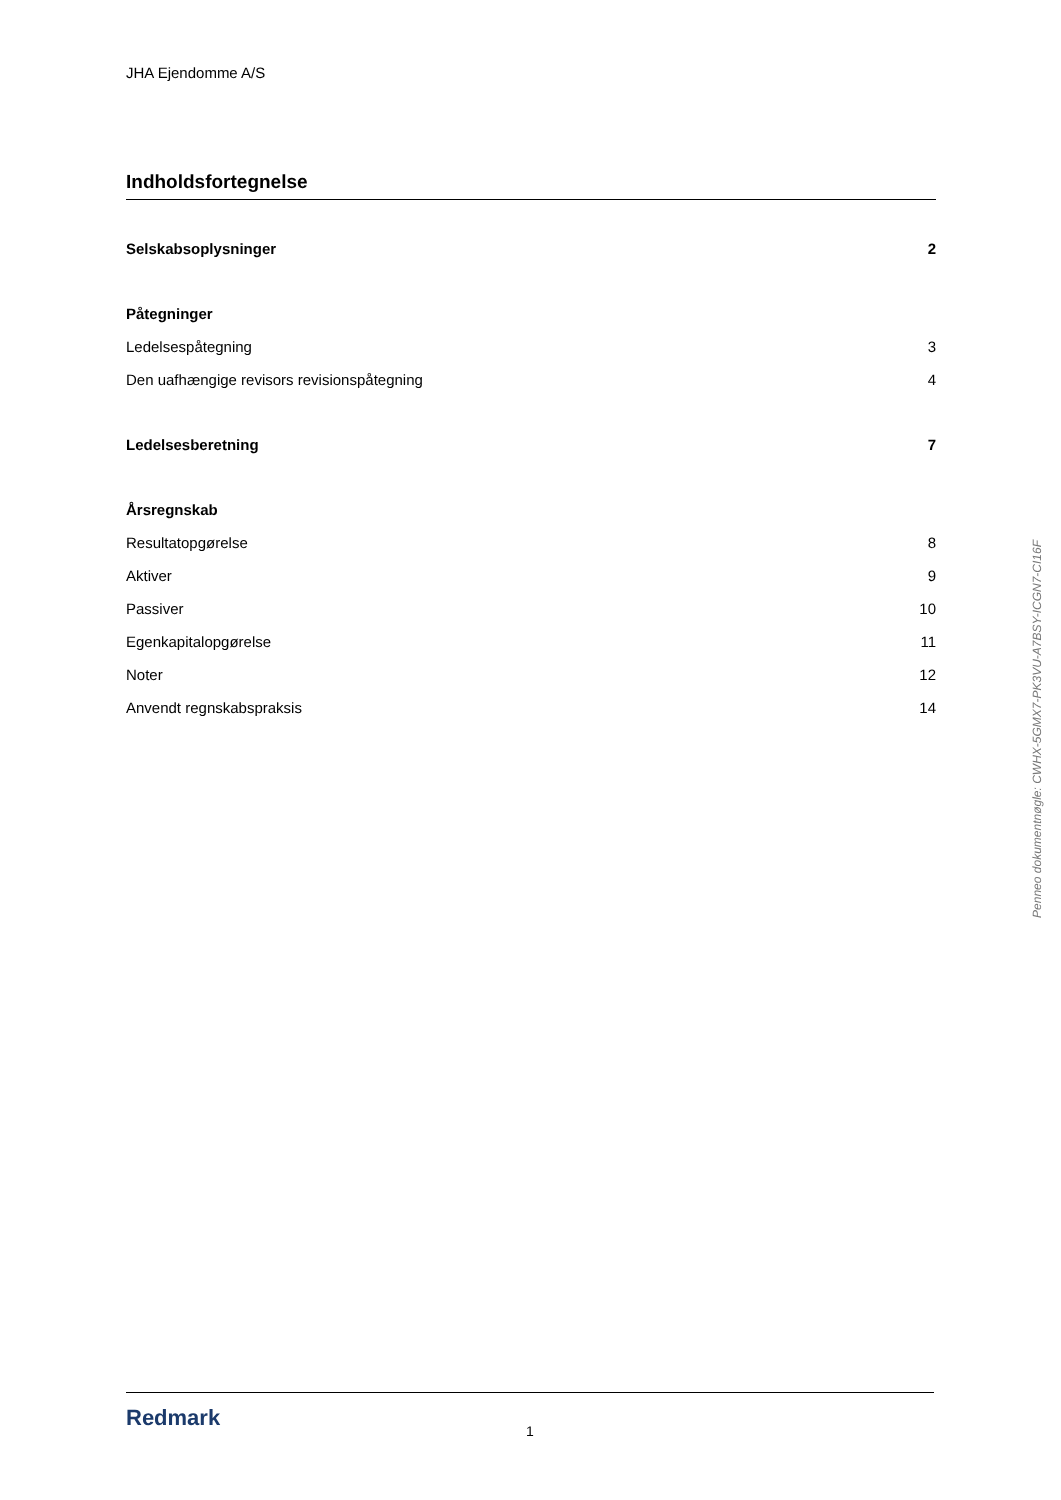JHA Ejendomme A/S
Indholdsfortegnelse
Selskabsoplysninger 2
Påtegninger
Ledelsespåtegning 3
Den uafhængige revisors revisionspåtegning 4
Ledelsesberetning 7
Årsregnskab
Resultatopgørelse 8
Aktiver 9
Passiver 10
Egenkapitalopgørelse 11
Noter 12
Anvendt regnskabspraksis 14
Redmark
1
Penneo dokumentnøgle: CWHX-5GMX7-PK3VU-A7BSY-ICGN7-CI16F